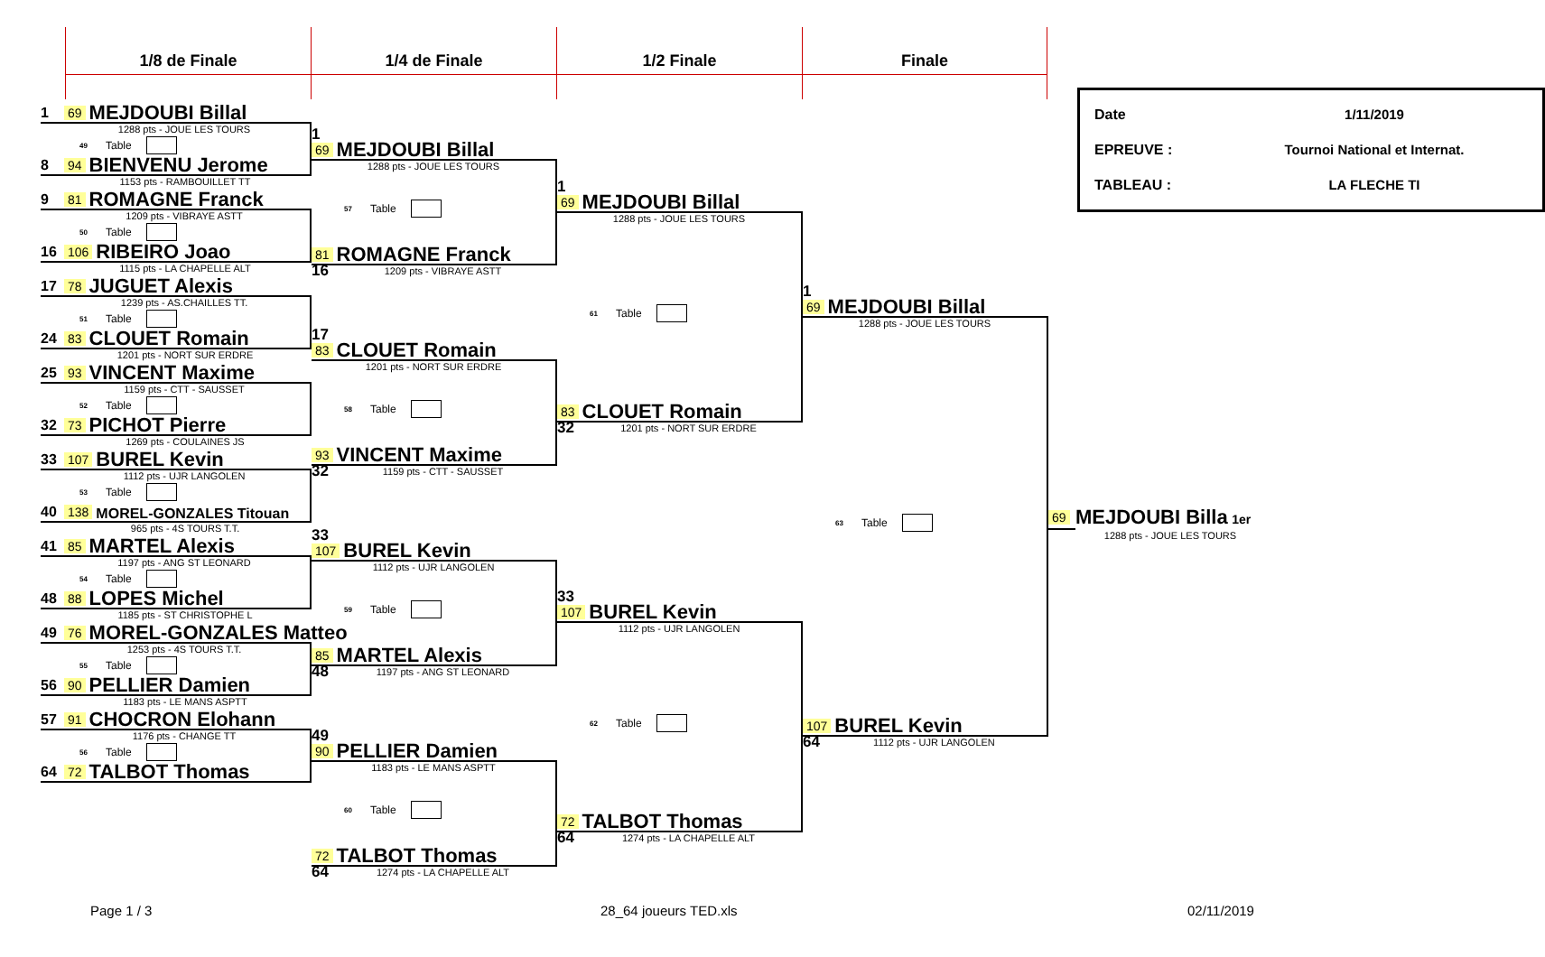1/8 de Finale 1/4 de Finale 1/2 Finale Finale
1 69 MEJDOUBI Billal
1288 pts - JOUE LES TOURS
49 Table
8 94 BIENVENU Jerome
1153 pts - RAMBOUILLET TT
9 81 ROMAGNE Franck
1209 pts - VIBRAYE ASTT
50 Table
16 106 RIBEIRO Joao
1115 pts - LA CHAPELLE ALT
17 78 JUGUET Alexis
1239 pts - AS.CHAILLES TT.
51 Table
24 83 CLOUET Romain
1201 pts - NORT SUR ERDRE
25 93 VINCENT Maxime
1159 pts - CTT - SAUSSET
52 Table
32 73 PICHOT Pierre
1269 pts - COULAINES JS
33 107 BUREL Kevin
1112 pts - UJR LANGOLEN
53 Table
40 138 MOREL-GONZALES Titouan
965 pts - 4S TOURS T.T.
41 85 MARTEL Alexis
1197 pts - ANG ST LEONARD
54 Table
48 88 LOPES Michel
1185 pts - ST CHRISTOPHE L
49 76 MOREL-GONZALES Matteo
1253 pts - 4S TOURS T.T.
55 Table
56 90 PELLIER Damien
1183 pts - LE MANS ASPTT
57 91 CHOCRON Elohann
1176 pts - CHANGE TT
56 Table
64 72 TALBOT Thomas
1
69 MEJDOUBI Billal
1288 pts - JOUE LES TOURS
57 Table
81 ROMAGNE Franck
16 1209 pts - VIBRAYE ASTT
17
83 CLOUET Romain
1201 pts - NORT SUR ERDRE
58 Table
93 VINCENT Maxime
32 1159 pts - CTT - SAUSSET
33
107 BUREL Kevin
1112 pts - UJR LANGOLEN
59 Table
85 MARTEL Alexis
48 1197 pts - ANG ST LEONARD
49
90 PELLIER Damien
1183 pts - LE MANS ASPTT
60 Table
72 TALBOT Thomas
64 1274 pts - LA CHAPELLE ALT
1
69 MEJDOUBI Billal
1288 pts - JOUE LES TOURS
61 Table
83 CLOUET Romain
32 1201 pts - NORT SUR ERDRE
33
107 BUREL Kevin
1112 pts - UJR LANGOLEN
62 Table
72 TALBOT Thomas
64 1274 pts - LA CHAPELLE ALT
1
69 MEJDOUBI Billal
1288 pts - JOUE LES TOURS
63 Table
107 BUREL Kevin
64 1112 pts - UJR LANGOLEN
Date 1/11/2019
EPREUVE : Tournoi National et Internat.
TABLEAU : LA FLECHE TI
69
MEJDOUBI Billa 1er
1288 pts - JOUE LES TOURS
Page 1 / 3 28_64 joueurs TED.xls 02/11/2019